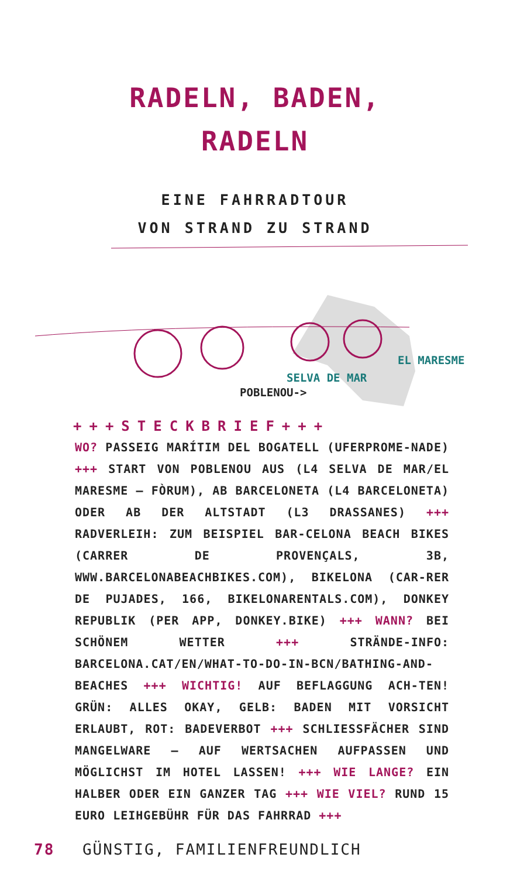RADELN, BADEN,
RADELN
EINE FAHRRADTOUR
VON STRAND ZU STRAND
EL MARESME
SELVA DE MAR
POBLENOU->
+++STECKBRIEF+++
WO? PASSEIG MARÍTIM DEL BOGATELL (UFERPROME-NADE) +++ START VON POBLENOU AUS (L4 SELVA DE MAR/EL MARESME – FÒRUM), AB BARCELONETA (L4 BARCELONETA) ODER AB DER ALTSTADT (L3 DRASSANES) +++ RADVERLEIH: ZUM BEISPIEL BAR-CELONA BEACH BIKES (CARRER DE PROVENÇALS, 3B, WWW.BARCELONABEACHBIKES.COM), BIKELONA (CAR-RER DE PUJADES, 166, BIKELONARENTALS.COM), DONKEY REPUBLIK (PER APP, DONKEY.BIKE) +++ WANN? BEI SCHÖNEM WETTER +++ STRÄNDE-INFO: BARCELONA.CAT/EN/WHAT-TO-DO-IN-BCN/BATHING-AND-BEACHES +++ WICHTIG! AUF BEFLAGGUNG ACH-TEN! GRÜN: ALLES OKAY, GELB: BADEN MIT VORSICHT ERLAUBT, ROT: BADEVERBOT +++ SCHLIESSFÄCHER SIND MANGELWARE – AUF WERTSACHEN AUFPASSEN UND MÖGLICHST IM HOTEL LASSEN! +++ WIE LANGE? EIN HALBER ODER EIN GANZER TAG +++ WIE VIEL? RUND 15 EURO LEIHGEBÜHR FÜR DAS FAHRRAD +++
78 GÜNSTIG, FAMILIENFREUNDLICH